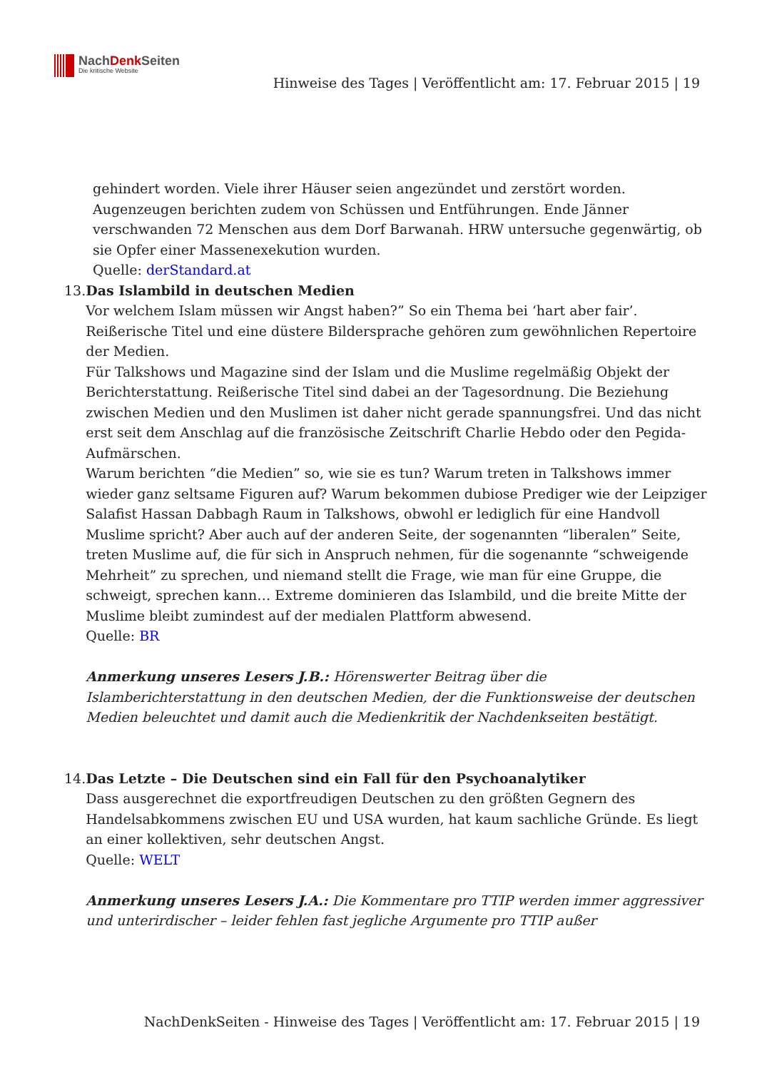NachDenk Seiten
Die kritische Website
Hinweise des Tages | Veröffentlicht am: 17. Februar 2015 | 19
gehindert worden. Viele ihrer Häuser seien angezündet und zerstört worden.
Augenzeugen berichten zudem von Schüssen und Entführungen. Ende Jänner verschwanden 72 Menschen aus dem Dorf Barwanah. HRW untersuche gegenwärtig, ob sie Opfer einer Massenexekution wurden.
Quelle: derStandard.at
13. Das Islambild in deutschen Medien
Vor welchem Islam müssen wir Angst haben?” So ein Thema bei ‘hart aber fair’. Reißerische Titel und eine düstere Bildersprache gehören zum gewöhnlichen Repertoire der Medien.
Für Talkshows und Magazine sind der Islam und die Muslime regelmäßig Objekt der Berichterstattung. Reißerische Titel sind dabei an der Tagesordnung. Die Beziehung zwischen Medien und den Muslimen ist daher nicht gerade spannungsfrei. Und das nicht erst seit dem Anschlag auf die französische Zeitschrift Charlie Hebdo oder den Pegida-Aufmärschen.
Warum berichten “die Medien” so, wie sie es tun? Warum treten in Talkshows immer wieder ganz seltsame Figuren auf? Warum bekommen dubiose Prediger wie der Leipziger Salafist Hassan Dabbagh Raum in Talkshows, obwohl er lediglich für eine Handvoll Muslime spricht? Aber auch auf der anderen Seite, der sogenannten “liberalen” Seite, treten Muslime auf, die für sich in Anspruch nehmen, für die sogenannte “schweigende Mehrheit” zu sprechen, und niemand stellt die Frage, wie man für eine Gruppe, die schweigt, sprechen kann… Extreme dominieren das Islambild, und die breite Mitte der Muslime bleibt zumindest auf der medialen Plattform abwesend.
Quelle: BR
Anmerkung unseres Lesers J.B.: Hörenswerter Beitrag über die Islamberichterstattung in den deutschen Medien, der die Funktionsweise der deutschen Medien beleuchtet und damit auch die Medienkritik der Nachdenkseiten bestätigt.
14. Das Letzte – Die Deutschen sind ein Fall für den Psychoanalytiker
Dass ausgerechnet die exportfreudigen Deutschen zu den größten Gegnern des Handelsabkommens zwischen EU und USA wurden, hat kaum sachliche Gründe. Es liegt an einer kollektiven, sehr deutschen Angst.
Quelle: WELT
Anmerkung unseres Lesers J.A.: Die Kommentare pro TTIP werden immer aggressiver und unterirdischer – leider fehlen fast jegliche Argumente pro TTIP außer
NachDenkSeiten - Hinweise des Tages | Veröffentlicht am: 17. Februar 2015 | 19